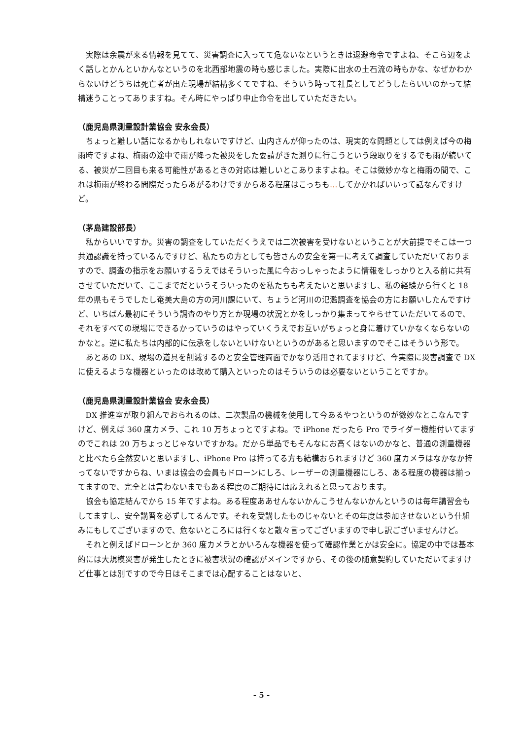実際は余震が来る情報を見てて、災害調査に入ってて危ないなというときは退避命令ですよね、そこら辺をよく話しとかんといかんなというのを北西部地震の時も感じました。実際に出水の土石流の時もかな、なぜかわからないけどうちは死亡者が出た現場が結構多くてですね、そういう時って社長としてどうしたらいいのかって結構迷うことってありますね。そん時にやっぱり中止命令を出していただきたい。
（鹿児島県測量設計業協会 安永会長）
ちょっと難しい話になるかもしれないですけど、山内さんが仰ったのは、現実的な問題としては例えば今の梅雨時ですよね、梅雨の途中で雨が降った被災をした要請がきた測りに行こうという段取りをするでも雨が続いてる、被災が二回目も来る可能性があるときの対応は難しいとこありますよね。そこは微妙かなと梅雨の間で、これは梅雨が終わる間際だったらあがるわけですからある程度はこっちも…してかかればいいって話なんですけど。
（茅島建設部長）
私からいいですか。災害の調査をしていただくうえでは二次被害を受けないということが大前提でそこは一つ共通認識を持っているんですけど、私たちの方としても皆さんの安全を第一に考えて調査していただいておりますので、調査の指示をお願いするうえではそういった風に今おっしゃったように情報をしっかりと入る前に共有させていただいて、ここまでだというそういったのを私たちも考えたいと思いますし、私の経験から行くと 18 年の県もそうでしたし奄美大島の方の河川課にいて、ちょうど河川の氾濫調査を協会の方にお願いしたんですけど、いちばん最初にそういう調査のやり方とか現場の状況とかをしっかり集まってやらせていただいてるので、それをすべての現場にできるかっていうのはやっていくうえでお互いがちょっと身に着けていかなくならないのかなと。逆に私たちは内部的に伝承をしないといけないというのがあると思いますのでそこはそういう形で。
あとあの DX、現場の道具を削減するのと安全管理両面でかなり活用されてますけど、今実際に災害調査で DX に使えるような機器といったのは改めて購入といったのはそういうのは必要ないということですか。
（鹿児島県測量設計業協会 安永会長）
DX 推進室が取り組んでおられるのは、二次製品の機械を使用して今あるやつというのが微妙なとこなんですけど、例えば 360 度カメラ、これ 10 万ちょっとですよね。で iPhone だったら Pro でライダー機能付いてますのでこれは 20 万ちょっとじゃないですかね。だから単品でもそんなにお高くはないのかなと、普通の測量機器と比べたら全然安いと思いますし、iPhone Pro は持ってる方も結構おられますけど 360 度カメラはなかなか持ってないですからね、いまは協会の会員もドローンにしろ、レーザーの測量機器にしろ、ある程度の機器は揃ってますので、完全とは言わないまでもある程度のご期待には応えれると思っております。
協会も協定結んでから 15 年ですよね。ある程度ああせんないかんこうせんないかんというのは毎年講習会もしてますし、安全講習を必ずしてるんです。それを受講したものじゃないとその年度は参加させないという仕組みにもしてございますので、危ないところには行くなと散々言ってございますので申し訳ございませんけど。
それと例えばドローンとか 360 度カメラとかいろんな機器を使って確認作業とかは安全に。協定の中では基本的には大規模災害が発生したときに被害状況の確認がメインですから、その後の随意契約していただいてますけど仕事とは別ですので今日はそこまでは心配することはないと、
- 5 -